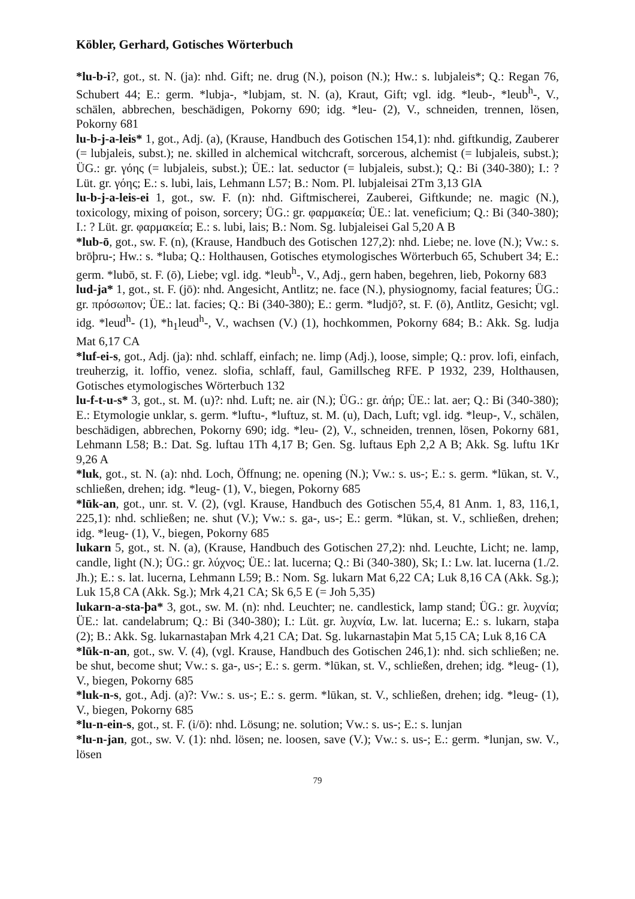Köbler, Gerhard, Gotisches Wörterbuch
*lu-b-i?, got., st. N. (ja): nhd. Gift; ne. drug (N.), poison (N.); Hw.: s. lubjaleis*; Q.: Regan 76, Schubert 44; E.: germ. *lubja-, *lubjam, st. N. (a), Kraut, Gift; vgl. idg. *leub-, *leub<sup>h</sup>-, V., schälen, abbrechen, beschädigen, Pokorny 690; idg. *leu- (2), V., schneiden, trennen, lösen, Pokorny 681
lu-b-j-a-leis* 1, got., Adj. (a), (Krause, Handbuch des Gotischen 154,1): nhd. giftkundig, Zauberer (= lubjaleis, subst.); ne. skilled in alchemical witchcraft, sorcerous, alchemist (= lubjaleis, subst.); ÜG.: gr. γόης (= lubjaleis, subst.); ÜE.: lat. seductor (= lubjaleis, subst.); Q.: Bi (340-380); I.: ? Lüt. gr. γόης; E.: s. lubi, lais, Lehmann L57; B.: Nom. Pl. lubjaleisai 2Tm 3,13 GlA
lu-b-j-a-leis-ei 1, got., sw. F. (n): nhd. Giftmischerei, Zauberei, Giftkunde; ne. magic (N.), toxicology, mixing of poison, sorcery; ÜG.: gr. φαρμακεία; ÜE.: lat. veneficium; Q.: Bi (340-380); I.: ? Lüt. gr. φαρμακεία; E.: s. lubi, lais; B.: Nom. Sg. lubjaleisei Gal 5,20 A B
*lub-ō, got., sw. F. (n), (Krause, Handbuch des Gotischen 127,2): nhd. Liebe; ne. love (N.); Vw.: s. brōþru-; Hw.: s. *luba; Q.: Holthausen, Gotisches etymologisches Wörterbuch 65, Schubert 34; E.: germ. *lubō, st. F. (ō), Liebe; vgl. idg. *leub<sup>h</sup>-, V., Adj., gern haben, begehren, lieb, Pokorny 683
lud-ja* 1, got., st. F. (jō): nhd. Angesicht, Antlitz; ne. face (N.), physiognomy, facial features; ÜG.: gr. πρόσωπον; ÜE.: lat. facies; Q.: Bi (340-380); E.: germ. *ludjō?, st. F. (ō), Antlitz, Gesicht; vgl. idg. *leud<sup>h</sup>- (1), *h<sub>1</sub>leud<sup>h</sup>-, V., wachsen (V.) (1), hochkommen, Pokorny 684; B.: Akk. Sg. ludja Mat 6,17 CA
*luf-ei-s, got., Adj. (ja): nhd. schlaff, einfach; ne. limp (Adj.), loose, simple; Q.: prov. lofi, einfach, treuherzig, it. loffio, venez. slofia, schlaff, faul, Gamillscheg RFE. P 1932, 239, Holthausen, Gotisches etymologisches Wörterbuch 132
lu-f-t-u-s* 3, got., st. M. (u)?: nhd. Luft; ne. air (N.); ÜG.: gr. ἀήρ; ÜE.: lat. aer; Q.: Bi (340-380); E.: Etymologie unklar, s. germ. *luftu-, *luftuz, st. M. (u), Dach, Luft; vgl. idg. *leup-, V., schälen, beschädigen, abbrechen, Pokorny 690; idg. *leu- (2), V., schneiden, trennen, lösen, Pokorny 681, Lehmann L58; B.: Dat. Sg. luftau 1Th 4,17 B; Gen. Sg. luftaus Eph 2,2 A B; Akk. Sg. luftu 1Kr 9,26 A
*luk, got., st. N. (a): nhd. Loch, Öffnung; ne. opening (N.); Vw.: s. us-; E.: s. germ. *lūkan, st. V., schließen, drehen; idg. *leug- (1), V., biegen, Pokorny 685
*lūk-an, got., unr. st. V. (2), (vgl. Krause, Handbuch des Gotischen 55,4, 81 Anm. 1, 83, 116,1, 225,1): nhd. schließen; ne. shut (V.); Vw.: s. ga-, us-; E.: germ. *lūkan, st. V., schließen, drehen; idg. *leug- (1), V., biegen, Pokorny 685
lukarn 5, got., st. N. (a), (Krause, Handbuch des Gotischen 27,2): nhd. Leuchte, Licht; ne. lamp, candle, light (N.); ÜG.: gr. λύχνος; ÜE.: lat. lucerna; Q.: Bi (340-380), Sk; I.: Lw. lat. lucerna (1./2. Jh.); E.: s. lat. lucerna, Lehmann L59; B.: Nom. Sg. lukarn Mat 6,22 CA; Luk 8,16 CA (Akk. Sg.); Luk 15,8 CA (Akk. Sg.); Mrk 4,21 CA; Sk 6,5 E (= Joh 5,35)
lukarn-a-sta-þa* 3, got., sw. M. (n): nhd. Leuchter; ne. candlestick, lamp stand; ÜG.: gr. λυχνία; ÜE.: lat. candelabrum; Q.: Bi (340-380); I.: Lüt. gr. λυχνία, Lw. lat. lucerna; E.: s. lukarn, staþa (2); B.: Akk. Sg. lukarnastaþan Mrk 4,21 CA; Dat. Sg. lukarnastaþin Mat 5,15 CA; Luk 8,16 CA
*lūk-n-an, got., sw. V. (4), (vgl. Krause, Handbuch des Gotischen 246,1): nhd. sich schließen; ne. be shut, become shut; Vw.: s. ga-, us-; E.: s. germ. *lūkan, st. V., schließen, drehen; idg. *leug- (1), V., biegen, Pokorny 685
*luk-n-s, got., Adj. (a)?: Vw.: s. us-; E.: s. germ. *lūkan, st. V., schließen, drehen; idg. *leug- (1), V., biegen, Pokorny 685
*lu-n-ein-s, got., st. F. (i/ō): nhd. Lösung; ne. solution; Vw.: s. us-; E.: s. lunjan
*lu-n-jan, got., sw. V. (1): nhd. lösen; ne. loosen, save (V.); Vw.: s. us-; E.: germ. *lunjan, sw. V., lösen
79